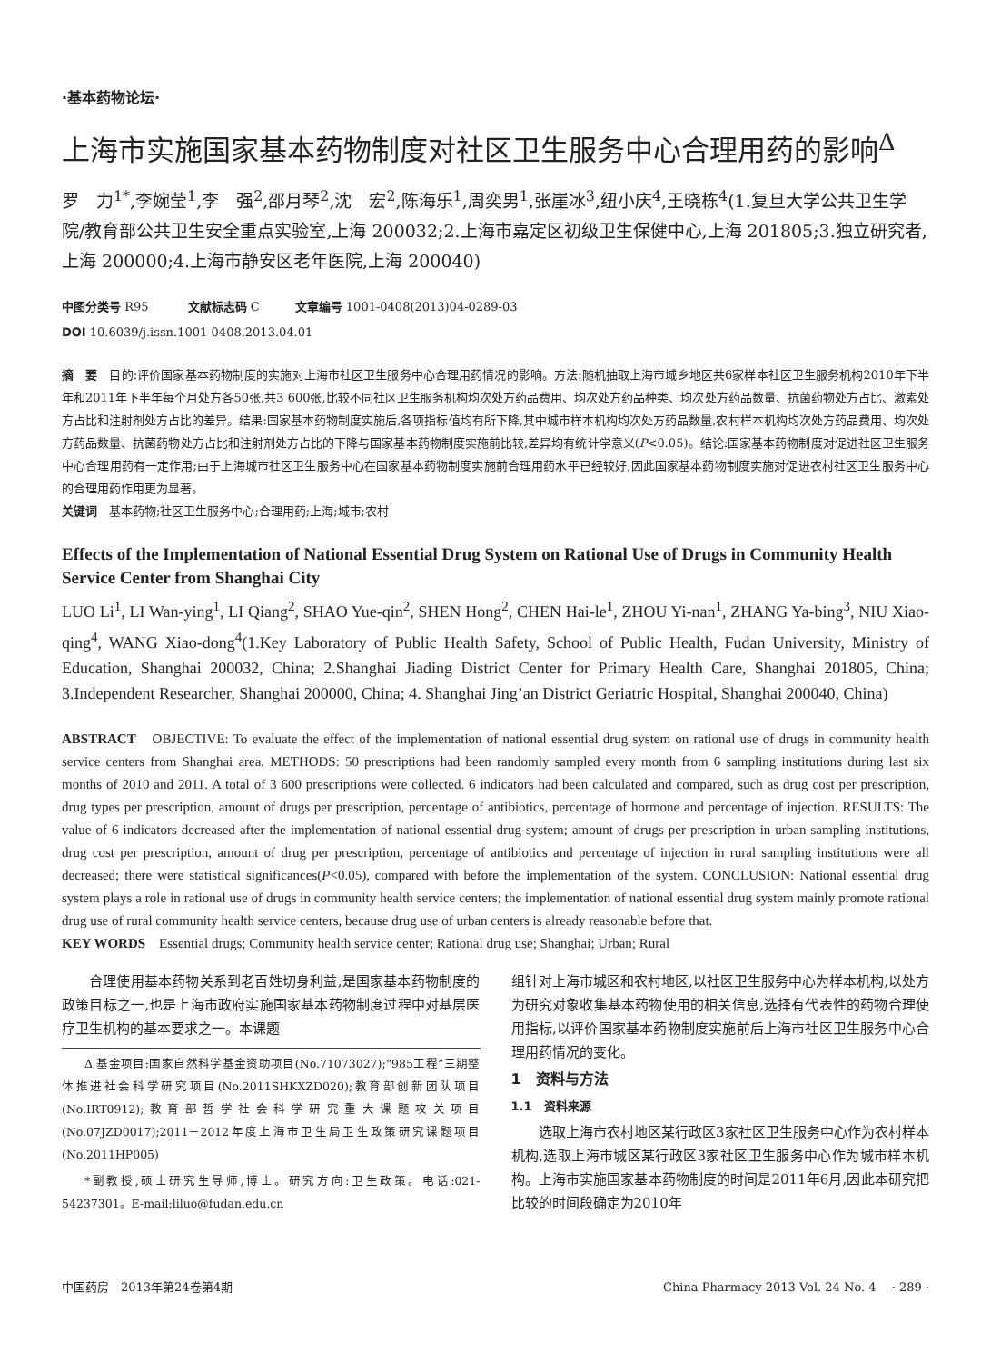·基本药物论坛·
上海市实施国家基本药物制度对社区卫生服务中心合理用药的影响<sup>Δ</sup>
罗　力<sup>1*</sup>,李婉莹<sup>1</sup>,李　强<sup>2</sup>,邵月琴<sup>2</sup>,沈　宏<sup>2</sup>,陈海乐<sup>1</sup>,周奕男<sup>1</sup>,张崖冰<sup>3</sup>,纽小庆<sup>4</sup>,王晓栋<sup>4</sup>(1.复旦大学公共卫生学院/教育部公共卫生安全重点实验室,上海 200032;2.上海市嘉定区初级卫生保健中心,上海 201805;3.独立研究者,上海 200000;4.上海市静安区老年医院,上海 200040)
中图分类号 R95 　　　文献标志码 C　　　文章编号 1001-0408(2013)04-0289-03
DOI 10.6039/j.issn.1001-0408.2013.04.01
摘　要　目的:评价国家基本药物制度的实施对上海市社区卫生服务中心合理用药情况的影响。方法:随机抽取上海市城乡地区共6家样本社区卫生服务机构2010年下半年和2011年下半年每个月处方各50张,共3 600张,比较不同社区卫生服务机构均次处方药品费用、均次处方药品种类、均次处方药品数量、抗菌药物处方占比、激素处方占比和注射剂处方占比的差异。结果:国家基本药物制度实施后,各项指标值均有所下降,其中城市样本机构均次处方药品数量,农村样本机构均次处方药品费用、均次处方药品数量、抗菌药物处方占比和注射剂处方占比的下降与国家基本药物制度实施前比较,差异均有统计学意义(P<0.05)。结论:国家基本药物制度对促进社区卫生服务中心合理用药有一定作用;由于上海城市社区卫生服务中心在国家基本药物制度实施前合理用药水平已经较好,因此国家基本药物制度实施对促进农村社区卫生服务中心的合理用药作用更为显著。
关键词　基本药物;社区卫生服务中心;合理用药;上海;城市;农村
Effects of the Implementation of National Essential Drug System on Rational Use of Drugs in Community Health Service Center from Shanghai City
LUO Li<sup>1</sup>, LI Wan-ying<sup>1</sup>, LI Qiang<sup>2</sup>, SHAO Yue-qin<sup>2</sup>, SHEN Hong<sup>2</sup>, CHEN Hai-le<sup>1</sup>, ZHOU Yi-nan<sup>1</sup>, ZHANG Ya-bing<sup>3</sup>, NIU Xiao-qing<sup>4</sup>, WANG Xiao-dong<sup>4</sup>(1.Key Laboratory of Public Health Safety, School of Public Health, Fudan University, Ministry of Education, Shanghai 200032, China; 2.Shanghai Jiading District Center for Primary Health Care, Shanghai 201805, China; 3.Independent Researcher, Shanghai 200000, China; 4. Shanghai Jing’an District Geriatric Hospital, Shanghai 200040, China)
ABSTRACT　OBJECTIVE: To evaluate the effect of the implementation of national essential drug system on rational use of drugs in community health service centers from Shanghai area. METHODS: 50 prescriptions had been randomly sampled every month from 6 sampling institutions during last six months of 2010 and 2011. A total of 3 600 prescriptions were collected. 6 indicators had been calculated and compared, such as drug cost per prescription, drug types per prescription, amount of drugs per prescription, percentage of antibiotics, percentage of hormone and percentage of injection. RESULTS: The value of 6 indicators decreased after the implementation of national essential drug system; amount of drugs per prescription in urban sampling institutions, drug cost per prescription, amount of drug per prescription, percentage of antibiotics and percentage of injection in rural sampling institutions were all decreased; there were statistical significances(P<0.05), compared with before the implementation of the system. CONCLUSION: National essential drug system plays a role in rational use of drugs in community health service centers; the implementation of national essential drug system mainly promote rational drug use of rural community health service centers, because drug use of urban centers is already reasonable before that.
KEY WORDS　Essential drugs; Community health service center; Rational drug use; Shanghai; Urban; Rural
合理使用基本药物关系到老百姓切身利益,是国家基本药物制度的政策目标之一,也是上海市政府实施国家基本药物制度过程中对基层医疗卫生机构的基本要求之一。本课题
Δ 基金项目:国家自然科学基金资助项目(No.71073027);“985工程”三期整体推进社会科学研究项目(No.2011SHKXZD020);教育部创新团队项目(No.IRT0912);教育部哲学社会科学研究重大课题攻关项目(No.07JZD0017);2011－2012年度上海市卫生局卫生政策研究课题项目(No.2011HP005)
*副教授,硕士研究生导师,博士。研究方向:卫生政策。电话:021-54237301。E-mail:liluo@fudan.edu.cn
组针对上海市城区和农村地区,以社区卫生服务中心为样本机构,以处方为研究对象收集基本药物使用的相关信息,选择有代表性的药物合理使用指标,以评价国家基本药物制度实施前后上海市社区卫生服务中心合理用药情况的变化。
1　资料与方法
1.1　资料来源
选取上海市农村地区某行政区3家社区卫生服务中心作为农村样本机构,选取上海市城区某行政区3家社区卫生服务中心作为城市样本机构。上海市实施国家基本药物制度的时间是2011年6月,因此本研究把比较的时间段确定为2010年
中国药房　2013年第24卷第4期 China Pharmacy 2013 Vol. 24 No. 4　 · 289 ·